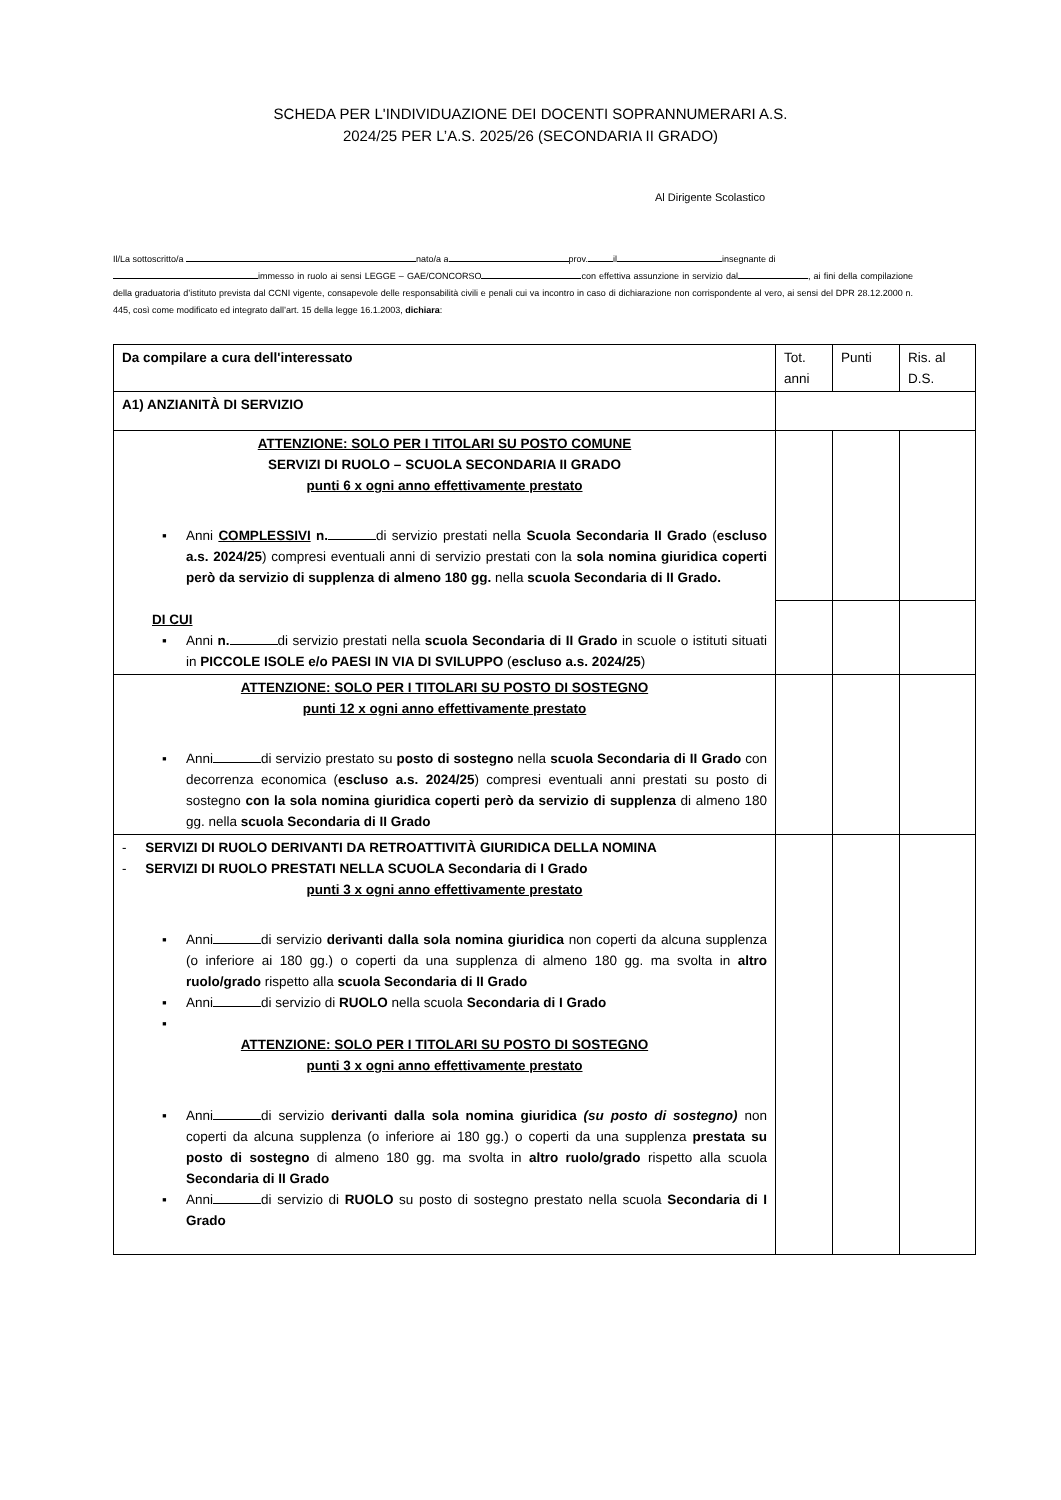SCHEDA PER L'INDIVIDUAZIONE DEI DOCENTI SOPRANNUMERARI A.S.
2024/25 PER L’A.S. 2025/26 (SECONDARIA II GRADO)
Al Dirigente Scolastico
Il/La sottoscritto/a nato/a a prov. il insegnante di
immesso in ruolo ai sensi LEGGE – GAE/CONCORSO con effettiva assunzione in servizio dal , ai fini della compilazione della graduatoria d’istituto prevista dal CCNI vigente, consapevole delle responsabilità civili e penali cui va incontro in caso di dichiarazione non corrispondente al vero, ai sensi del DPR 28.12.2000 n. 445, così come modificato ed integrato dall’art. 15 della legge 16.1.2003, dichiara:
| Da compilare a cura dell'interessato | Tot. anni | Punti | Ris. al D.S. |
| A1) ANZIANITÀ DI SERVIZIO | | | |
| ATTENZIONE: SOLO PER I TITOLARI SU POSTO COMUNE SERVIZI DI RUOLO – SCUOLA SECONDARIA II GRADO punti 6 x ogni anno effettivamente prestato ▪ Anni COMPLESSIVI n. di servizio prestati nella Scuola Secondaria II Grado ( escluso a.s. 2024/25 ) compresi eventuali anni di servizio prestati con la sola nomina giuridica coperti però da servizio di supplenza di almeno 180 gg. nella scuola Secondaria di II Grado. DI CUI ▪ Anni n. di servizio prestati nella scuola Secondaria di II Grado in scuole o istituti situati in PICCOLE ISOLE e/o PAESI IN VIA DI SVILUPPO ( escluso a.s. 2024/25 ) | | | |
| ATTENZIONE: SOLO PER I TITOLARI SU POSTO DI SOSTEGNO punti 12 x ogni anno effettivamente prestato ▪ Anni di servizio prestato su posto di sostegno nella scuola Secondaria di II Grado con decorrenza economica ( escluso a.s. 2024/25 ) compresi eventuali anni prestati su posto di sostegno con la sola nomina giuridica coperti però da servizio di supplenza di almeno 180 gg. nella scuola Secondaria di II Grado | | | |
| - SERVIZI DI RUOLO DERIVANTI DA RETROATTIVITÀ GIURIDICA DELLA NOMINA - SERVIZI DI RUOLO PRESTATI NELLA SCUOLA Secondaria di I Grado punti 3 x ogni anno effettivamente prestato ▪ Anni di servizio derivanti dalla sola nomina giuridica non coperti da alcuna supplenza (o inferiore ai 180 gg.) o coperti da una supplenza di almeno 180 gg. ma svolta in altro ruolo/grado rispetto alla scuola Secondaria di II Grado ▪ Anni di servizio di RUOLO nella scuola Secondaria di I Grado ▪ ATTENZIONE: SOLO PER I TITOLARI SU POSTO DI SOSTEGNO punti 3 x ogni anno effettivamente prestato ▪ Anni di servizio derivanti dalla sola nomina giuridica (su posto di sostegno) non coperti da alcuna supplenza (o inferiore ai 180 gg.) o coperti da una supplenza prestata su posto di sostegno di almeno 180 gg. ma svolta in altro ruolo/grado rispetto alla scuola Secondaria di II Grado ▪ Anni di servizio di RUOLO su posto di sostegno prestato nella scuola Secondaria di I Grado | | | |